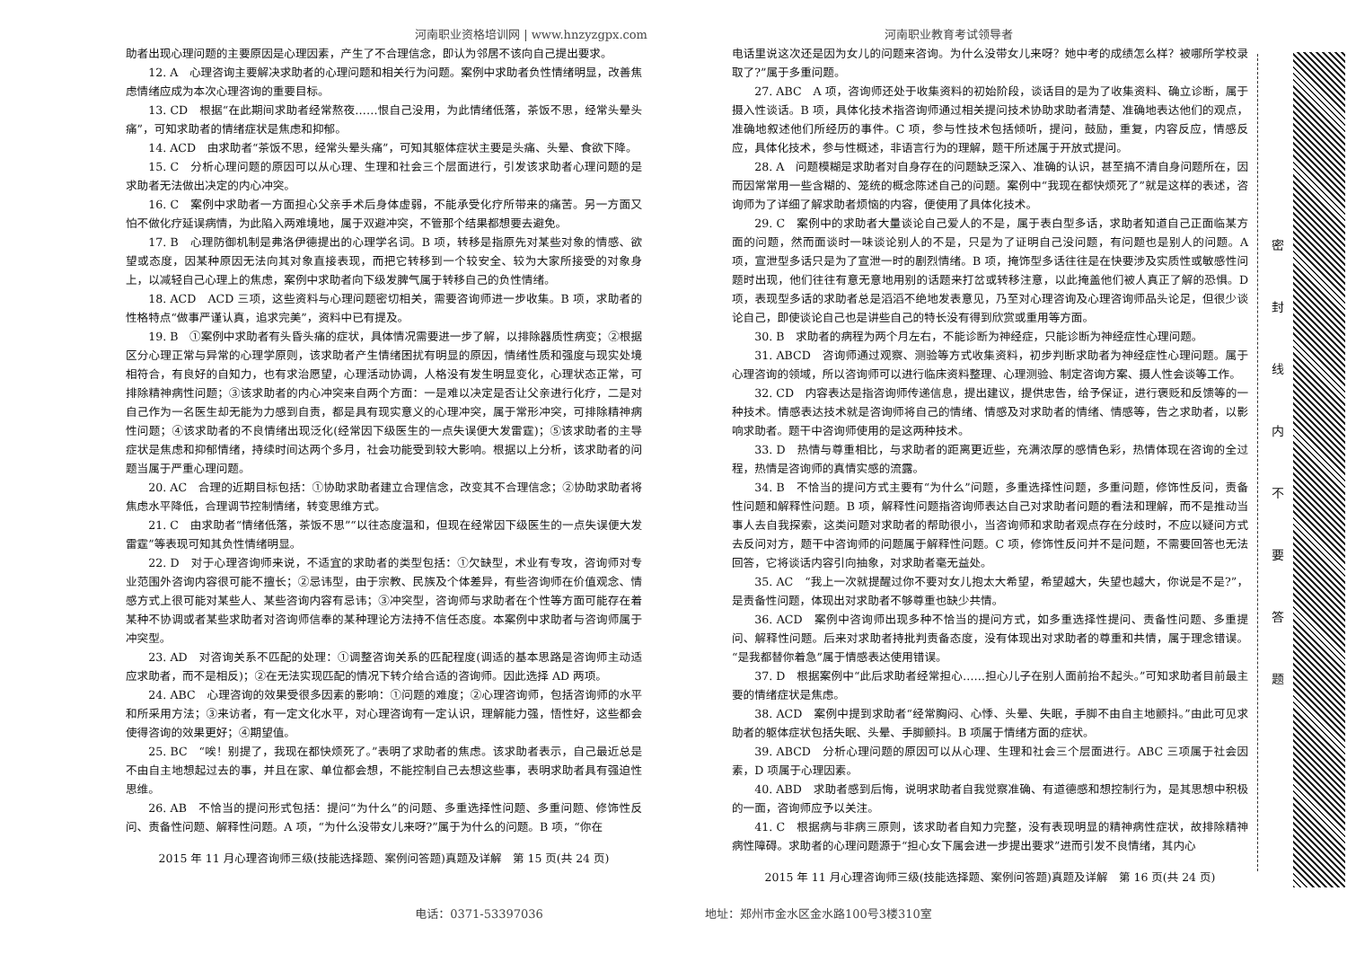河南职业资格培训网 | www.hnzyzgpx.com 河南职业教育考试领导者
助者出现心理问题的主要原因是心理因素，产生了不合理信念，即认为邻居不该向自己提出要求。
12. A　心理咨询主要解决求助者的心理问题和相关行为问题。案例中求助者负性情绪明显，改善焦虑情绪应成为本次心理咨询的重要目标。
13. CD　根据“在此期间求助者经常熬夜……恨自己没用，为此情绪低落，茶饭不思，经常头晕头痛”，可知求助者的情绪症状是焦虑和抑郁。
14. ACD　由求助者“茶饭不思，经常头晕头痛”，可知其躯体症状主要是头痛、头晕、食欲下降。
15. C　分析心理问题的原因可以从心理、生理和社会三个层面进行，引发该求助者心理问题的是求助者无法做出决定的内心冲突。
16. C　案例中求助者一方面担心父亲手术后身体虚弱，不能承受化疗所带来的痛苦。另一方面又怕不做化疗延误病情，为此陷入两难境地，属于双避冲突，不管那个结果都想要去避免。
17. B　心理防御机制是弗洛伊德提出的心理学名词。B 项，转移是指原先对某些对象的情感、欲望或态度，因某种原因无法向其对象直接表现，而把它转移到一个较安全、较为大家所接受的对象身上，以减轻自己心理上的焦虑，案例中求助者向下级发脾气属于转移自己的负性情绪。
18. ACD　ACD 三项，这些资料与心理问题密切相关，需要咨询师进一步收集。B 项，求助者的性格特点“做事严谨认真，追求完美”，资料中已有提及。
19. B　①案例中求助者有头昏头痛的症状，具体情况需要进一步了解，以排除器质性病变；②根据区分心理正常与异常的心理学原则，该求助者产生情绪困扰有明显的原因，情绪性质和强度与现实处境相符合，有良好的自知力，也有求治愿望，心理活动协调，人格没有发生明显变化，心理状态正常，可排除精神病性问题；③该求助者的内心冲突来自两个方面：一是难以决定是否让父亲进行化疗，二是对自己作为一名医生却无能为力感到自责，都是具有现实意义的心理冲突，属于常形冲突，可排除精神病性问题；④该求助者的不良情绪出现泛化(经常因下级医生的一点失误便大发雷霆)；⑤该求助者的主导症状是焦虑和抑郁情绪，持续时间达两个多月，社会功能受到较大影响。根据以上分析，该求助者的问题当属于严重心理问题。
20. AC　合理的近期目标包括：①协助求助者建立合理信念，改变其不合理信念；②协助求助者将焦虑水平降低，合理调节控制情绪，转变思维方式。
21. C　由求助者“情绪低落，茶饭不思”“以往态度温和，但现在经常因下级医生的一点失误便大发雷霆”等表现可知其负性情绪明显。
22. D　对于心理咨询师来说，不适宜的求助者的类型包括：①欠缺型，术业有专攻，咨询师对专业范围外咨询内容很可能不擅长；②忌讳型，由于宗教、民族及个体差异，有些咨询师在价值观念、情感方式上很可能对某些人、某些咨询内容有忌讳；③冲突型，咨询师与求助者在个性等方面可能存在着某种不协调或者某些求助者对咨询师信奉的某种理论方法持不信任态度。本案例中求助者与咨询师属于冲突型。
23. AD　对咨询关系不匹配的处理：①调整咨询关系的匹配程度(调适的基本思路是咨询师主动适应求助者，而不是相反)；②在无法实现匹配的情况下转介给合适的咨询师。因此选择 AD 两项。
24. ABC　心理咨询的效果受很多因素的影响：①问题的难度；②心理咨询师，包括咨询师的水平和所采用方法；③来访者，有一定文化水平，对心理咨询有一定认识，理解能力强，悟性好，这些都会使得咨询的效果更好；④期望值。
25. BC　“唉！别提了，我现在都快烦死了。”表明了求助者的焦虑。该求助者表示，自己最近总是不由自主地想起过去的事，并且在家、单位都会想，不能控制自己去想这些事，表明求助者具有强迫性思维。
26. AB　不恰当的提问形式包括：提问“为什么”的问题、多重选择性问题、多重问题、修饰性反问、责备性问题、解释性问题。A 项，“为什么没带女儿来呀?”属于为什么的问题。B 项，“你在
2015 年 11 月心理咨询师三级(技能选择题、案例问答题)真题及详解　第 15 页(共 24 页)
电话里说这次还是因为女儿的问题来咨询。为什么没带女儿来呀？她中考的成绩怎么样？被哪所学校录取了?”属于多重问题。
27. ABC　A 项，咨询师还处于收集资料的初始阶段，谈话目的是为了收集资料、确立诊断，属于摄入性谈话。B 项，具体化技术指咨询师通过相关提问技术协助求助者清楚、准确地表达他们的观点，准确地叙述他们所经历的事件。C 项，参与性技术包括倾听，提问，鼓励，重复，内容反应，情感反应，具体化技术，参与性概述，非语言行为的理解，题干所述属于开放式提问。
28. A　问题模糊是求助者对自身存在的问题缺乏深入、准确的认识，甚至搞不清自身问题所在，因而因常常用一些含糊的、笼统的概念陈述自己的问题。案例中“我现在都快烦死了”就是这样的表述，咨询师为了详细了解求助者烦恼的内容，便使用了具体化技术。
29. C　案例中的求助者大量谈论自己爱人的不是，属于表白型多话，求助者知道自己正面临某方面的问题，然而面谈时一味谈论别人的不是，只是为了证明自己没问题，有问题也是别人的问题。A 项，宣泄型多话只是为了宣泄一时的剧烈情绪。B 项，掩饰型多话往往是在快要涉及实质性或敏感性问题时出现，他们往往有意无意地用别的话题来打岔或转移注意，以此掩盖他们被人真正了解的恐惧。D 项，表现型多话的求助者总是滔滔不绝地发表意见，乃至对心理咨询及心理咨询师品头论足，但很少谈论自己，即使谈论自己也是讲些自己的特长没有得到欣赏或重用等方面。
30. B　求助者的病程为两个月左右，不能诊断为神经症，只能诊断为神经症性心理问题。
31. ABCD　咨询师通过观察、测验等方式收集资料，初步判断求助者为神经症性心理问题。属于心理咨询的领域，所以咨询师可以进行临床资料整理、心理测验、制定咨询方案、摄人性会谈等工作。
32. CD　内容表达是指咨询师传递信息，提出建议，提供忠告，给予保证，进行褒贬和反馈等的一种技术。情感表达技术就是咨询师将自己的情绪、情感及对求助者的情绪、情感等，告之求助者，以影响求助者。题干中咨询师使用的是这两种技术。
33. D　热情与尊重相比，与求助者的距离更近些，充满浓厚的感情色彩，热情体现在咨询的全过程，热情是咨询师的真情实感的流露。
34. B　不恰当的提问方式主要有“为什么”问题，多重选择性问题，多重问题，修饰性反问，责备性问题和解释性问题。B 项，解释性问题指咨询师表达自己对求助者问题的看法和理解，而不是推动当事人去自我探索，这类问题对求助者的帮助很小，当咨询师和求助者观点存在分歧时，不应以疑问方式去反问对方，题干中咨询师的问题属于解释性问题。C 项，修饰性反问并不是问题，不需要回答也无法回答，它将谈话内容引向抽象，对求助者毫无益处。
35. AC　“我上一次就提醒过你不要对女儿抱太大希望，希望越大，失望也越大，你说是不是?”，是责备性问题，体现出对求助者不够尊重也缺少共情。
36. ACD　案例中咨询师出现多种不恰当的提问方式，如多重选择性提问、责备性问题、多重提问、解释性问题。后来对求助者持批判责备态度，没有体现出对求助者的尊重和共情，属于理念错误。“是我都替你着急”属于情感表达使用错误。
37. D　根据案例中“此后求助者经常担心……担心儿子在别人面前抬不起头。”可知求助者目前最主要的情绪症状是焦虑。
38. ACD　案例中提到求助者“经常胸闷、心悸、头晕、失眠，手脚不由自主地颤抖。”由此可见求助者的躯体症状包括失眠、头晕、手脚颤抖。B 项属于情绪方面的症状。
39. ABCD　分析心理问题的原因可以从心理、生理和社会三个层面进行。ABC 三项属于社会因素，D 项属于心理因素。
40. ABD　求助者感到后悔，说明求助者自我觉察准确、有道德感和想控制行为，是其思想中积极的一面，咨询师应予以关注。
41. C　根据病与非病三原则，该求助者自知力完整，没有表现明显的精神病性症状，故排除精神病性障碍。求助者的心理问题源于“担心女下属会进一步提出要求”进而引发不良情绪，其内心
2015 年 11 月心理咨询师三级(技能选择题、案例问答题)真题及详解　第 16 页(共 24 页)
电话：0371-53397036 地址：郑州市金水区金水路100号3楼310室
密封线内不要答题